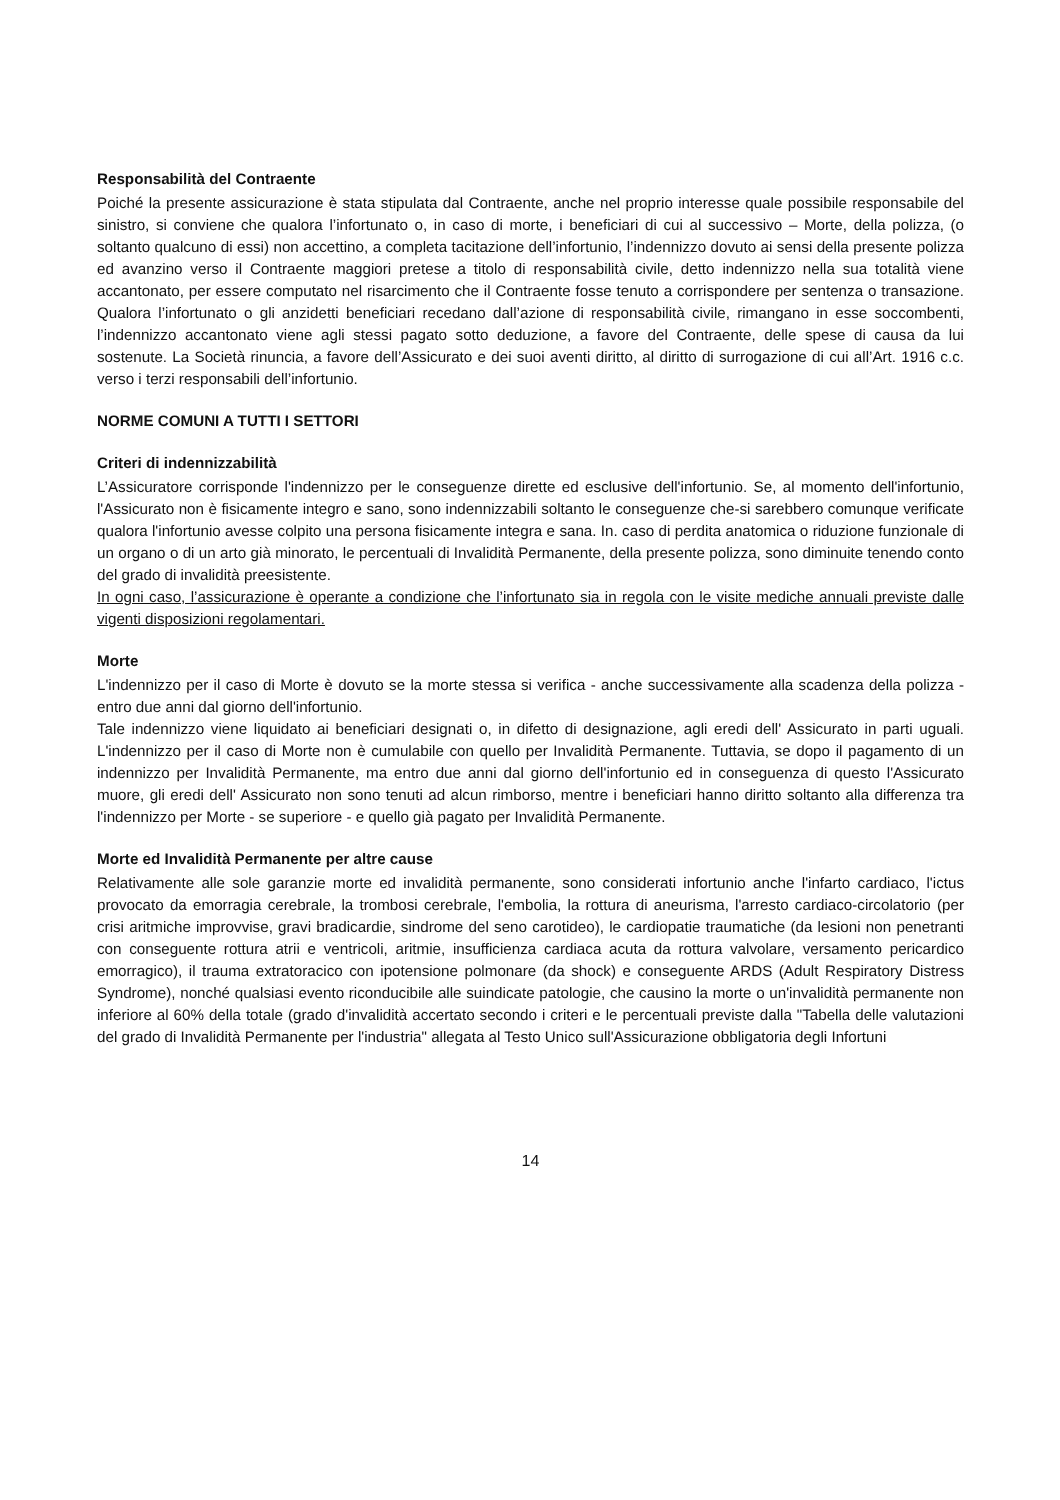Responsabilità del Contraente
Poiché la presente assicurazione è stata stipulata dal Contraente, anche nel proprio interesse quale possibile responsabile del sinistro, si conviene che qualora l’infortunato o, in caso di morte, i beneficiari di cui al successivo – Morte, della polizza, (o soltanto qualcuno di essi) non accettino, a completa tacitazione dell’infortunio, l’indennizzo dovuto ai sensi della presente polizza ed avanzino verso il Contraente maggiori pretese a titolo di responsabilità civile, detto indennizzo nella sua totalità viene accantonato, per essere computato nel risarcimento che il Contraente fosse tenuto a corrispondere per sentenza o transazione. Qualora l’infortunato o gli anzidetti beneficiari recedano dall’azione di responsabilità civile, rimangano in esse soccombenti, l’indennizzo accantonato viene agli stessi pagato sotto deduzione, a favore del Contraente, delle spese di causa da lui sostenute. La Società rinuncia, a favore dell’Assicurato e dei suoi aventi diritto, al diritto di surrogazione di cui all’Art. 1916 c.c. verso i terzi responsabili dell’infortunio.
NORME COMUNI A TUTTI I SETTORI
Criteri di indennizzabilità
L’Assicuratore corrisponde l'indennizzo per le conseguenze dirette ed esclusive dell'infortunio. Se, al momento dell'infortunio, l'Assicurato non è fisicamente integro e sano, sono indennizzabili soltanto le conseguenze che-si sarebbero comunque verificate qualora l'infortunio avesse colpito una persona fisicamente integra e sana. In. caso di perdita anatomica o riduzione funzionale di un organo o di un arto già minorato, le percentuali di Invalidità Permanente, della presente polizza, sono diminuite tenendo conto del grado di invalidità preesistente.
In ogni caso, l’assicurazione è operante a condizione che l’infortunato sia in regola con le visite mediche annuali previste dalle vigenti disposizioni regolamentari.
Morte
L'indennizzo per il caso di Morte è dovuto se la morte stessa si verifica - anche successivamente alla scadenza della polizza - entro due anni dal giorno dell'infortunio.
Tale indennizzo viene liquidato ai beneficiari designati o, in difetto di designazione, agli eredi dell' Assicurato in parti uguali. L'indennizzo per il caso di Morte non è cumulabile con quello per Invalidità Permanente. Tuttavia, se dopo il pagamento di un indennizzo per Invalidità Permanente, ma entro due anni dal giorno dell'infortunio ed in conseguenza di questo l'Assicurato muore, gli eredi dell' Assicurato non sono tenuti ad alcun rimborso, mentre i beneficiari hanno diritto soltanto alla differenza tra l'indennizzo per Morte - se superiore - e quello già pagato per Invalidità Permanente.
Morte ed Invalidità Permanente per altre cause
Relativamente alle sole garanzie morte ed invalidità permanente, sono considerati infortunio anche l'infarto cardiaco, l'ictus provocato da emorragia cerebrale, la trombosi cerebrale, l'embolia, la rottura di aneurisma, l'arresto cardiaco-circolatorio (per crisi aritmiche improvvise, gravi bradicardie, sindrome del seno carotideo), le cardiopatie traumatiche (da lesioni non penetranti con conseguente rottura atrii e ventricoli, aritmie, insufficienza cardiaca acuta da rottura valvolare, versamento pericardico emorragico), il trauma extratoracico con ipotensione polmonare (da shock) e conseguente ARDS (Adult Respiratory Distress Syndrome), nonché qualsiasi evento riconducibile alle suindicate patologie, che causino la morte o un'invalidità permanente non inferiore al 60% della totale (grado d'invalidità accertato secondo i criteri e le percentuali previste dalla "Tabella delle valutazioni del grado di Invalidità Permanente per l'industria" allegata al Testo Unico sull'Assicurazione obbligatoria degli Infortuni
14